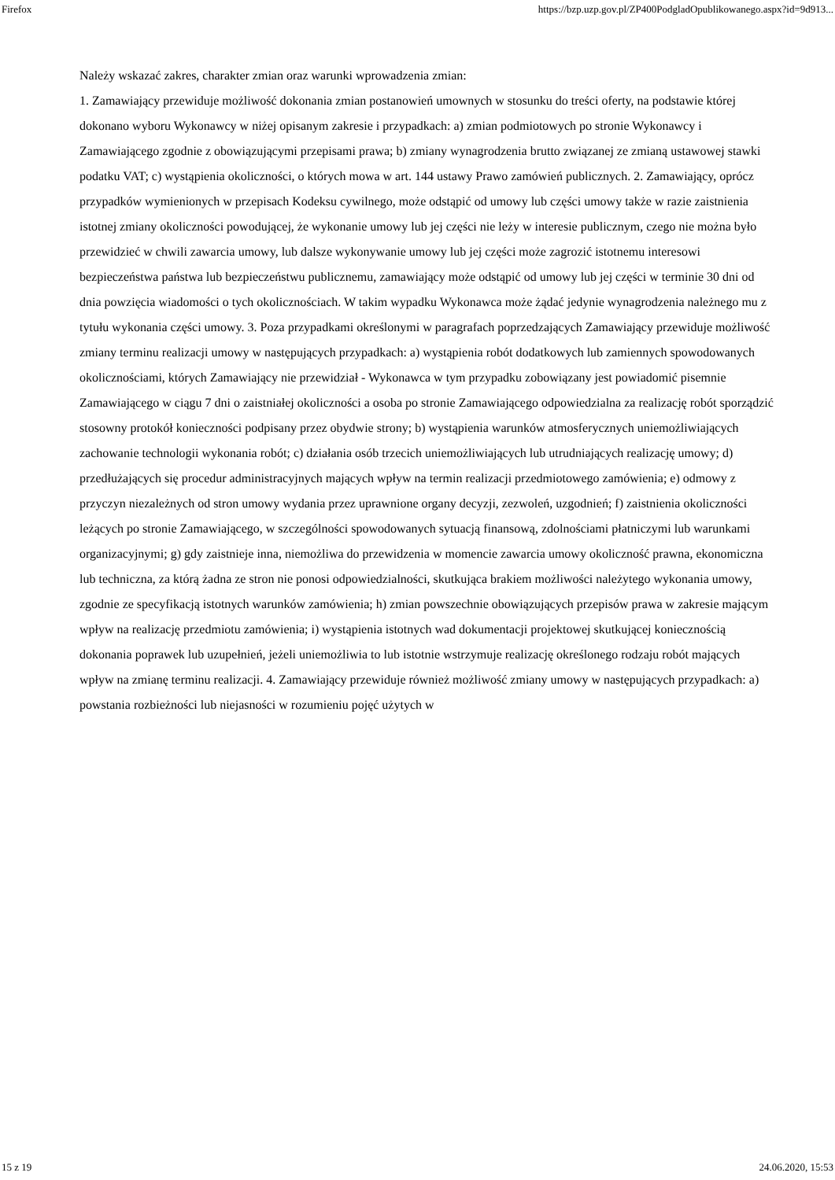Firefox https://bzp.uzp.gov.pl/ZP400PodgladOpublikowanego.aspx?id=9d913...
Należy wskazać zakres, charakter zmian oraz warunki wprowadzenia zmian:
1. Zamawiający przewiduje możliwość dokonania zmian postanowień umownych w stosunku do treści oferty, na podstawie której dokonano wyboru Wykonawcy w niżej opisanym zakresie i przypadkach: a) zmian podmiotowych po stronie Wykonawcy i Zamawiającego zgodnie z obowiązującymi przepisami prawa; b) zmiany wynagrodzenia brutto związanej ze zmianą ustawowej stawki podatku VAT; c) wystąpienia okoliczności, o których mowa w art. 144 ustawy Prawo zamówień publicznych. 2. Zamawiający, oprócz przypadków wymienionych w przepisach Kodeksu cywilnego, może odstąpić od umowy lub części umowy także w razie zaistnienia istotnej zmiany okoliczności powodującej, że wykonanie umowy lub jej części nie leży w interesie publicznym, czego nie można było przewidzieć w chwili zawarcia umowy, lub dalsze wykonywanie umowy lub jej części może zagrozić istotnemu interesowi bezpieczeństwa państwa lub bezpieczeństwu publicznemu, zamawiający może odstąpić od umowy lub jej części w terminie 30 dni od dnia powzięcia wiadomości o tych okolicznościach. W takim wypadku Wykonawca może żądać jedynie wynagrodzenia należnego mu z tytułu wykonania części umowy. 3. Poza przypadkami określonymi w paragrafach poprzedzających Zamawiający przewiduje możliwość zmiany terminu realizacji umowy w następujących przypadkach: a) wystąpienia robót dodatkowych lub zamiennych spowodowanych okolicznościami, których Zamawiający nie przewidział - Wykonawca w tym przypadku zobowiązany jest powiadomić pisemnie Zamawiającego w ciągu 7 dni o zaistniałej okoliczności a osoba po stronie Zamawiającego odpowiedzialna za realizację robót sporządzić stosowny protokół konieczności podpisany przez obydwie strony; b) wystąpienia warunków atmosferycznych uniemożliwiających zachowanie technologii wykonania robót; c) działania osób trzecich uniemożliwiających lub utrudniających realizację umowy; d) przedłużających się procedur administracyjnych mających wpływ na termin realizacji przedmiotowego zamówienia; e) odmowy z przyczyn niezależnych od stron umowy wydania przez uprawnione organy decyzji, zezwoleń, uzgodnień; f) zaistnienia okoliczności leżących po stronie Zamawiającego, w szczególności spowodowanych sytuacją finansową, zdolnościami płatniczymi lub warunkami organizacyjnymi; g) gdy zaistnieje inna, niemożliwa do przewidzenia w momencie zawarcia umowy okoliczność prawna, ekonomiczna lub techniczna, za którą żadna ze stron nie ponosi odpowiedzialności, skutkująca brakiem możliwości należytego wykonania umowy, zgodnie ze specyfikacją istotnych warunków zamówienia; h) zmian powszechnie obowiązujących przepisów prawa w zakresie mającym wpływ na realizację przedmiotu zamówienia; i) wystąpienia istotnych wad dokumentacji projektowej skutkującej koniecznością dokonania poprawek lub uzupełnień, jeżeli uniemożliwia to lub istotnie wstrzymuje realizację określonego rodzaju robót mających wpływ na zmianę terminu realizacji. 4. Zamawiający przewiduje również możliwość zmiany umowy w następujących przypadkach: a) powstania rozbieżności lub niejasności w rozumieniu pojęć użytych w
15 z 19 24.06.2020, 15:53